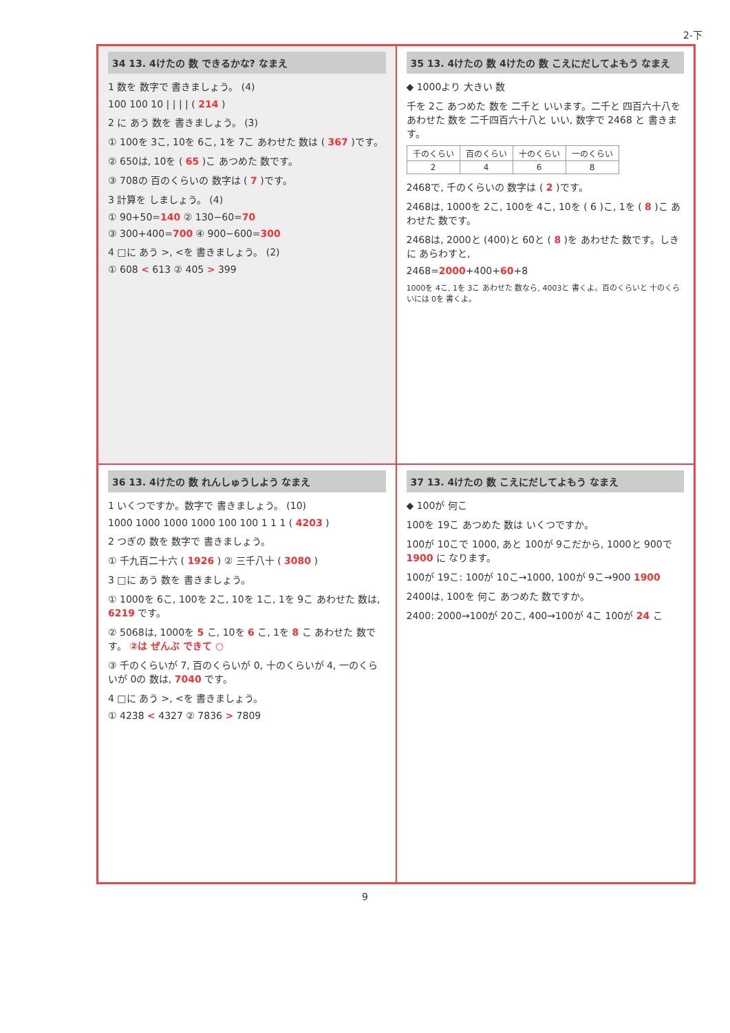2-下
34 13. 4けたの 数 できるかな? なまえ
1 数を 数字で 書きましょう。 (4)
100 100 10 | | | | ( 214 )
2 に あう 数を 書きましょう。 (3)
① 100を 3こ, 10を 6こ, 1を 7こ あわせた 数は ( 367 )です。
② 650は, 10を ( 65 )こ あつめた 数です。
③ 708の 百のくらいの 数字は ( 7 )です。
3 計算を しましょう。 (4)
① 90+50=140 ② 130−60=70
③ 300+400=700 ④ 900−600=300
4 □に あう >, <を 書きましょう。 (2)
① 608 < 613 ② 405 > 399
35 13. 4けたの 数 4けたの 数 こえにだしてよもう なまえ
◆ 1000より 大きい 数
千を 2こ あつめた 数を 二千と いいます。二千と 四百六十八を あわせた 数を 二千四百六十八と いい, 数字で 2468 と 書きます。
| 千のくらい | 百のくらい | 十のくらい | 一のくらい |
| 2 | 4 | 6 | 8 |
2468で, 千のくらいの 数字は ( 2 )です。
2468は, 1000を 2こ, 100を 4こ, 10を ( 6 )こ, 1を ( 8 )こ あわせた 数です。
2468は, 2000と (400)と 60と ( 8 )を あわせた 数です。しきに あらわすと,
2468=2000+400+60+8
1000を 4こ, 1を 3こ あわせた 数なら, 4003と 書くよ。百のくらいと 十のくらいには 0を 書くよ。
36 13. 4けたの 数 れんしゅうしよう なまえ
1 いくつですか。数字で 書きましょう。 (10)
1000 1000 1000 1000 100 100 1 1 1 ( 4203 )
2 つぎの 数を 数字で 書きましょう。
① 千九百二十六 ( 1926 ) ② 三千八十 ( 3080 )
3 □に あう 数を 書きましょう。
① 1000を 6こ, 100を 2こ, 10を 1こ, 1を 9こ あわせた 数は, 6219 です。
② 5068は, 1000を 5 こ, 10を 6 こ, 1を 8 こ あわせた 数です。 ②は ぜんぶ できて ○
③ 千のくらいが 7, 百のくらいが 0, 十のくらいが 4, 一のくらいが 0の 数は, 7040 です。
4 □に あう >, <を 書きましょう。
① 4238 < 4327 ② 7836 > 7809
37 13. 4けたの 数 こえにだしてよもう なまえ
◆ 100が 何こ
100を 19こ あつめた 数は いくつですか。
100が 10こで 1000, あと 100が 9こだから, 1000と 900で 1900 に なります。
100が 19こ: 100が 10こ→1000, 100が 9こ→900 1900
2400は, 100を 何こ あつめた 数ですか。
2400: 2000→100が 20こ, 400→100が 4こ 100が 24 こ
9